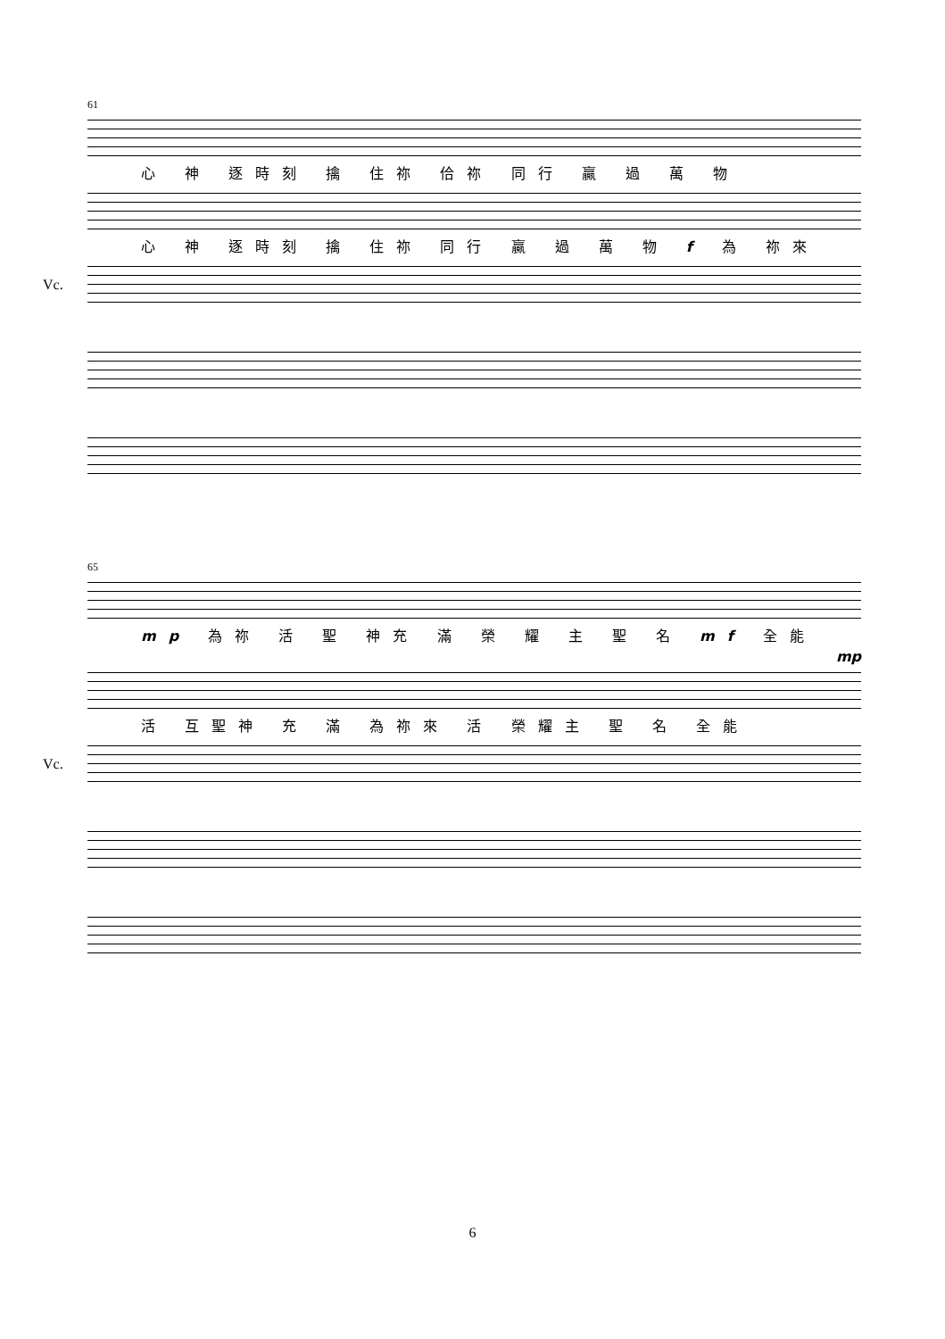61
心 神 逐時刻 擒 住祢 佮祢 同行 贏 過 萬 物
心 神 逐時刻 擒 住祢 同行 贏 過 萬 物 f 為 祢來
Vc.
65
mp 為祢 活 聖 神充 滿 榮 耀 主 聖 名 mf 全能
mp
活 互聖神 充 滿 為祢來 活 榮耀主 聖 名 全能
Vc.
6